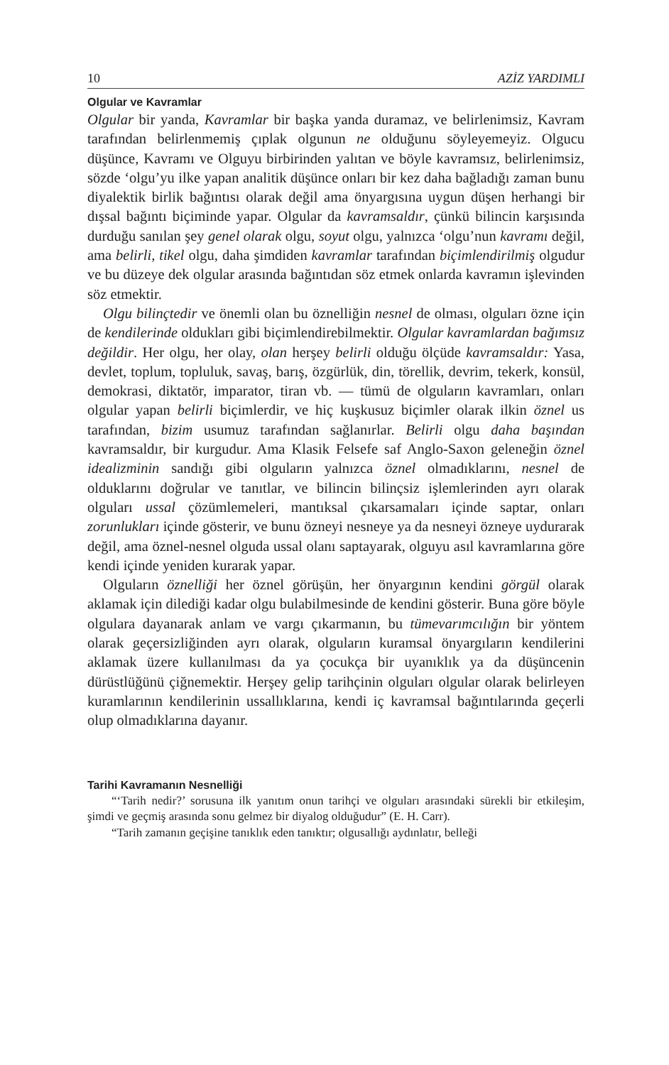10 AZİZ YARDIMLI
Olgular ve Kavramlar
Olgular bir yanda, Kavramlar bir başka yanda duramaz, ve belirlenimsiz, Kavram tarafından belirlenmemiş çıplak olgunun ne olduğunu söyleyemeyiz. Olgucu düşünce, Kavramı ve Olguyu birbirinden yalıtan ve böyle kavramsız, belirlenimsiz, sözde ‘olgu’yu ilke yapan analitik düşünce onları bir kez daha bağladığı zaman bunu diyalektik birlik bağıntısı olarak değil ama önyargısına uygun düşen herhangi bir dışsal bağıntı biçiminde yapar. Olgular da kavramsaldır, çünkü bilincin karşısında durduğu sanılan şey genel olarak olgu, soyut olgu, yalnızca ‘olgu’nun kavramı değil, ama belirli, tikel olgu, daha şimdiden kavramlar tarafından biçimlendirilmiş olgudur ve bu düzeye dek olgular arasında bağıntıdan söz etmek onlarda kavramın işlevinden söz etmektir.
Olgu bilinçtedir ve önemli olan bu öznelliğin nesnel de olması, olguları özne için de kendilerinde oldukları gibi biçimlendirebilmektir. Olgular kavramlardan bağımsız değildir. Her olgu, her olay, olan herşey belirli olduğu ölçüde kavramsaldır: Yasa, devlet, toplum, topluluk, savaş, barış, özgürlük, din, törellik, devrim, tekerk, konsül, demokrasi, diktatör, imparator, tiran vb. — tümü de olguların kavramları, onları olgular yapan belirli biçimlerdir, ve hiç kuşkusuz biçimler olarak ilkin öznel us tarafından, bizim usumuz tarafından sağlanırlar. Belirli olgu daha başından kavramsaldır, bir kurgudur. Ama Klasik Felsefe saf Anglo-Saxon geleneğin öznel idealizminin sandığı gibi olguların yalnızca öznel olmadıklarını, nesnel de olduklarını doğrular ve tanıtlar, ve bilincin bilinçsiz işlemlerinden ayrı olarak olguları ussal çözümlemeleri, mantıksal çıkarsamaları içinde saptar, onları zorunlukları içinde gösterir, ve bunu özneyi nesneye ya da nesneyi özneye uydurarak değil, ama öznel-nesnel olguda ussal olanı saptayarak, olguyu asıl kavramlarına göre kendi içinde yeniden kurarak yapar.
Olguların öznelliği her öznel görüşün, her önyargının kendini görgül olarak aklamak için dilediği kadar olgu bulabilmesinde de kendini gösterir. Buna göre böyle olgulara dayanarak anlam ve vargı çıkarmanın, bu tümevarımcılığın bir yöntem olarak geçersizliğinden ayrı olarak, olguların kuramsal önyargıların kendilerini aklamak üzere kullanılması da ya çocukça bir uyanıklık ya da düşüncenin dürüstlüğünü çiğnemektir. Herşey gelip tarihçinin olguları olgular olarak belirleyen kuramlarının kendilerinin ussallıklarına, kendi iç kavramsal bağıntılarında geçerli olup olmadıklarına dayanır.
Tarihi Kavramanın Nesnelliği
“‘Tarih nedir?’ sorusuna ilk yanıtım onun tarihçi ve olguları arasındaki sürekli bir etkileşim, şimdi ve geçmiş arasında sonu gelmez bir diyalog olduğudur” (E. H. Carr).
“Tarih zamanın geçişine tanıklık eden tanıktır; olgusallığı aydınlatır, belleği